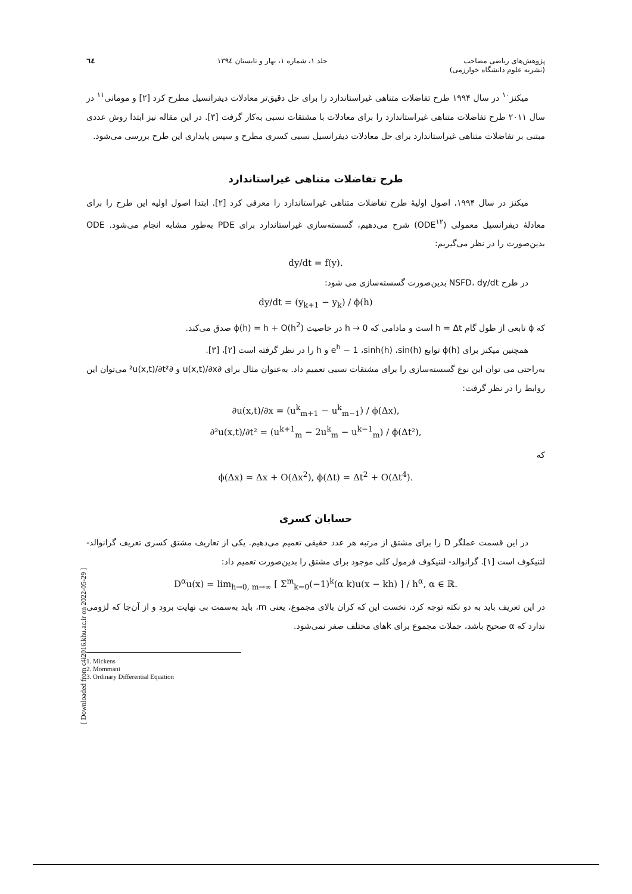پژوهش‌های ریاضی مصاحب
(نشریه علوم دانشگاه خوارزمی)
جلد ۱، شماره ۱، بهار و تابستان ۱۳۹٤
٦٤
میکنز<sup>۱۰</sup> در سال ۱۹۹۴ طرح تفاضلات متناهی غیراستاندارد را برای حل دقیق‌تر معادلات دیفرانسیل مطرح کرد [۲] و مومانی<sup>۱۱</sup> در سال ۲۰۱۱ طرح تفاضلات متناهی غیراستاندارد را برای معادلات با مشتقات نسبی به‌کار گرفت [۳]. در این مقاله نیز ابتدا روش عددی مبتنی بر تفاضلات متناهی غیراستاندارد برای حل معادلات دیفرانسیل نسبی کسری مطرح و سپس پایداری این طرح بررسی می‌شود.
طرح تفاضلات متناهی غیراستاندارد
میکنز در سال ۱۹۹۴، اصول اولیهٔ طرح تفاضلات متناهی غیراستاندارد را معرفی کرد [۲]. ابتدا اصول اولیه این طرح را برای معادلهٔ دیفرانسیل معمولی (ODE<sup>۱۲</sup>) شرح می‌دهیم، گسسته‌سازی غیراستاندارد برای PDE به‌طور مشابه انجام می‌شود. ODE بدین‌صورت را در نظر می‌گیریم:
dy/dt = f(y).
در طرح NSFD، dy/dt بدین‌صورت گسسته‌سازی می شود:
dy/dt = (y<sub>k+1</sub> − y<sub>k</sub>) / ϕ(h)
که ϕ تابعی از طول گام h = Δt است و مادامی که h → 0 در خاصیت ϕ(h) = h + O(h<sup>2</sup>) صدق می‌کند.
همچنین میکنز برای ϕ(h) توابع e<sup>h</sup> − 1 ،sinh(h) ،sin(h) و h را در نظر گرفته است [۲]، [۳].
به‌راحتی می توان این نوع گسسته‌سازی را برای مشتقات نسبی تعمیم داد. به‌عنوان مثال برای ∂u(x,t)/∂x و ∂²u(x,t)/∂t² می‌توان این روابط را در نظر گرفت:
∂u(x,t)/∂x = (u<sup>k</sup><sub>m+1</sub> − u<sup>k</sup><sub>m−1</sub>) / ϕ(Δx),
∂²u(x,t)/∂t² = (u<sup>k+1</sup><sub>m</sub> − 2u<sup>k</sup><sub>m</sub> − u<sup>k−1</sup><sub>m</sub>) / ϕ(Δt²),
که
ϕ(Δx) = Δx + O(Δx<sup>2</sup>), ϕ(Δt) = Δt<sup>2</sup> + O(Δt<sup>4</sup>).
حسابان کسری
در این قسمت عملگر D را برای مشتق از مرتبه هر عدد حقیقی تعمیم می‌دهیم. یکی از تعاریف مشتق کسری تعریف گرانوالد- لتنیکوف است [۱]. گرانوالد- لتنیکوف فرمول کلی موجود برای مشتق را بدین‌صورت تعمیم داد:
D<sup>α</sup>u(x) = lim<sub>h→0, m→∞</sub> [ Σ<sup>m</sup><sub>k=0</sub>(−1)<sup>k</sup>(α k)u(x − kh) ] / h<sup>α</sup>, α ∈ ℝ.
در این تعریف باید به دو نکته توجه کرد، نخست این که کران بالای مجموع، یعنی m، باید به‌سمت بی نهایت برود و از آن‌جا که لزومی ندارد که α صحیح باشد، جملات مجموع برای kهای مختلف صفر نمی‌شود.
1. Mickens
2. Mommani
3. Ordinary Differential Equation
[ Downloaded from c4i2016.khu.ac.ir on 2022-05-29 ]